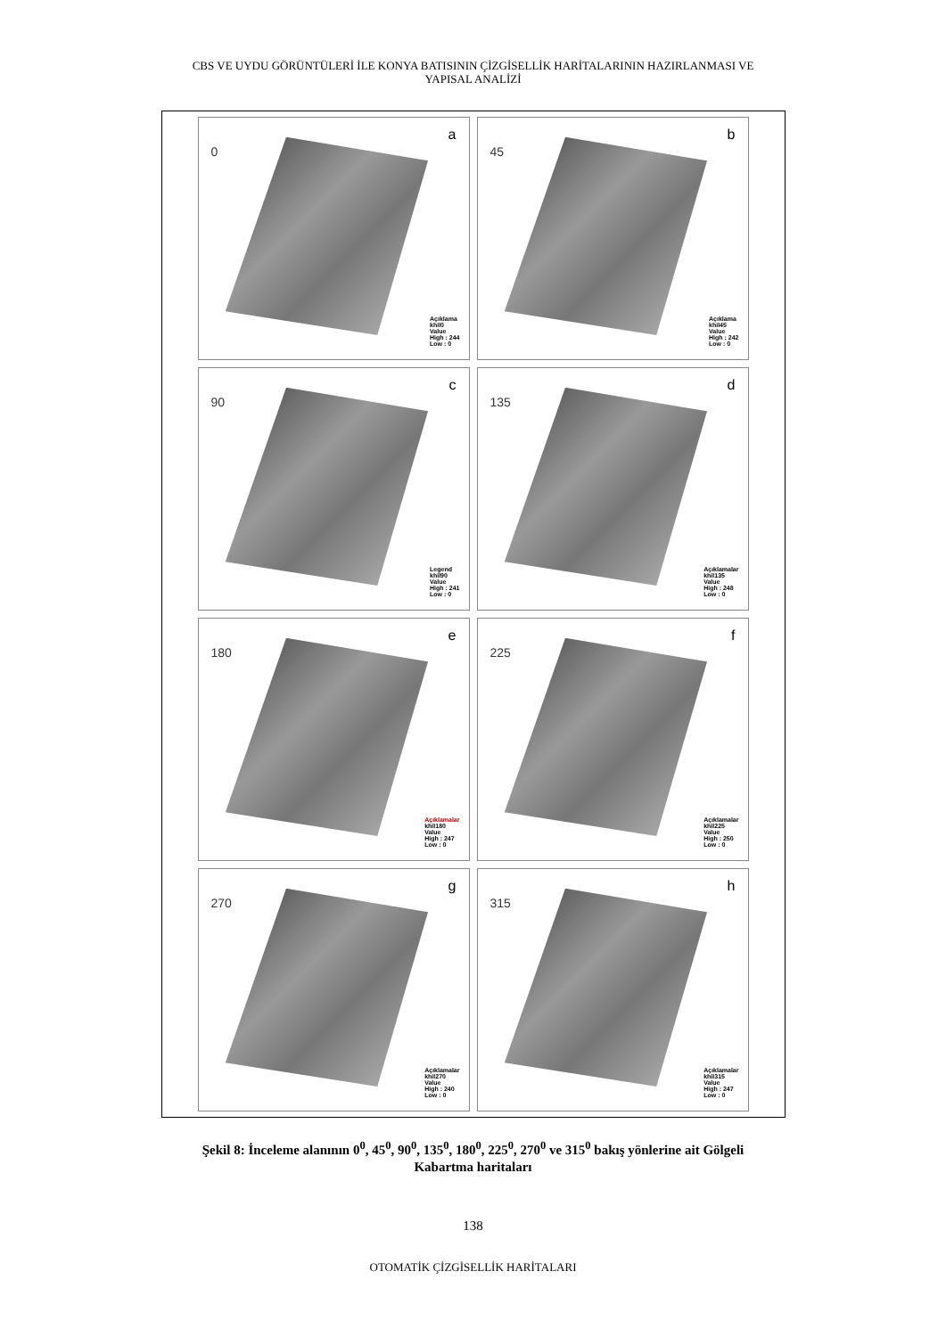CBS VE UYDU GÖRÜNTÜLERİ İLE KONYA BATISININ ÇİZGİSELLİK HARİTALARININ HAZIRLANMASI VE
YAPISAL ANALİZİ
a
0
Açıklama
khil0
Value
High : 244
Low : 0
b
45
Açıklama
khil45
Value
High : 242
Low : 0
c
90
Legend
khil90
Value
High : 241
Low : 0
d
135
Açıklamalar
khil135
Value
High : 248
Low : 0
e
180
Açıklamalar
khil180
Value
High : 247
Low : 0
f
225
Açıklamalar
khil225
Value
High : 250
Low : 0
g
270
Açıklamalar
khil270
Value
High : 240
Low : 0
h
315
Açıklamalar
khil315
Value
High : 247
Low : 0
Şekil 8: İnceleme alanının 0<sup>0</sup>, 45<sup>0</sup>, 90<sup>0</sup>, 135<sup>0</sup>, 180<sup>0</sup>, 225<sup>0</sup>, 270<sup>0</sup> ve 315<sup>0</sup> bakış yönlerine ait Gölgeli
Kabartma haritaları
138
OTOMATİK ÇİZGİSELLİK HARİTALARI